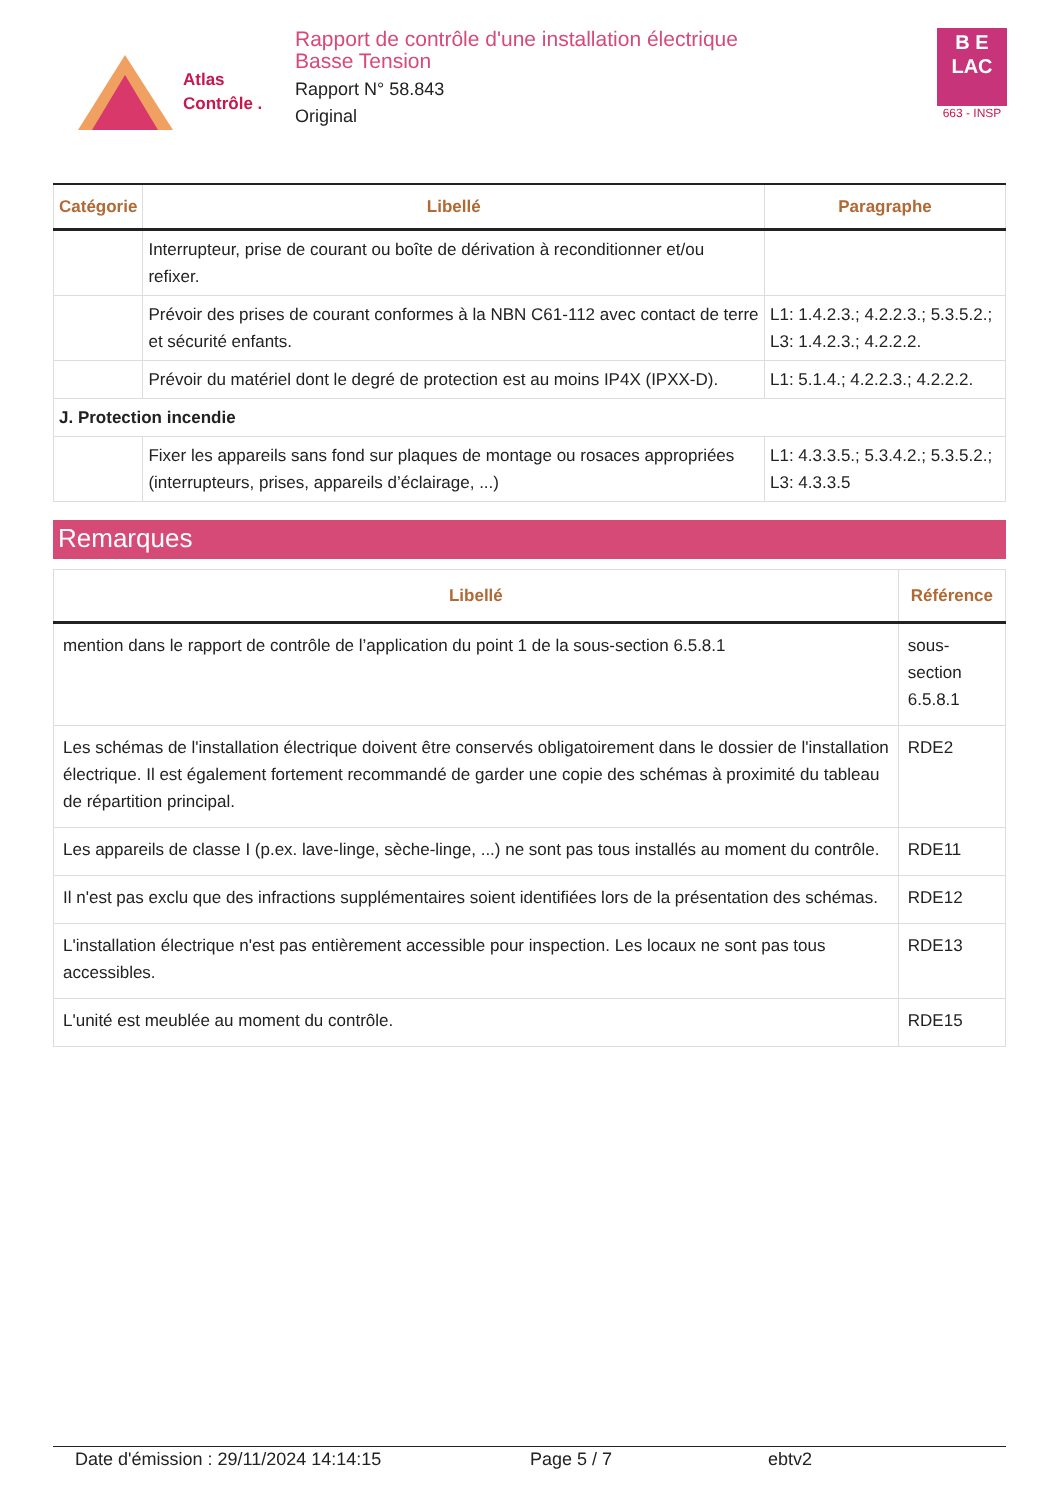Atlas
Contrôle .
Rapport de contrôle d'une installation électrique
Basse Tension
Rapport N° 58.843
Original
B E
LAC
663 - INSP
| Catégorie | Libellé | Paragraphe |
| --- | --- | --- |
| | Interrupteur, prise de courant ou boîte de dérivation à reconditionner et/ou refixer. | |
| | Prévoir des prises de courant conformes à la NBN C61-112 avec contact de terre et sécurité enfants. | L1: 1.4.2.3.; 4.2.2.3.; 5.3.5.2.; L3: 1.4.2.3.; 4.2.2.2. |
| | Prévoir du matériel dont le degré de protection est au moins IP4X (IPXX-D). | L1: 5.1.4.; 4.2.2.3.; 4.2.2.2. |
| J. Protection incendie | | |
| | Fixer les appareils sans fond sur plaques de montage ou rosaces appropriées (interrupteurs, prises, appareils d’éclairage, ...) | L1: 4.3.3.5.; 5.3.4.2.; 5.3.5.2.; L3: 4.3.3.5 |
Remarques
| Libellé | Référence |
| --- | --- |
| mention dans le rapport de contrôle de l’application du point 1 de la sous-section 6.5.8.1 | sous-section 6.5.8.1 |
| Les schémas de l'installation électrique doivent être conservés obligatoirement dans le dossier de l'installation électrique. Il est également fortement recommandé de garder une copie des schémas à proximité du tableau de répartition principal. | RDE2 |
| Les appareils de classe I (p.ex. lave-linge, sèche-linge, ...) ne sont pas tous installés au moment du contrôle. | RDE11 |
| Il n'est pas exclu que des infractions supplémentaires soient identifiées lors de la présentation des schémas. | RDE12 |
| L'installation électrique n'est pas entièrement accessible pour inspection. Les locaux ne sont pas tous accessibles. | RDE13 |
| L'unité est meublée au moment du contrôle. | RDE15 |
Date d'émission : 29/11/2024 14:14:15 Page 5 / 7 ebtv2